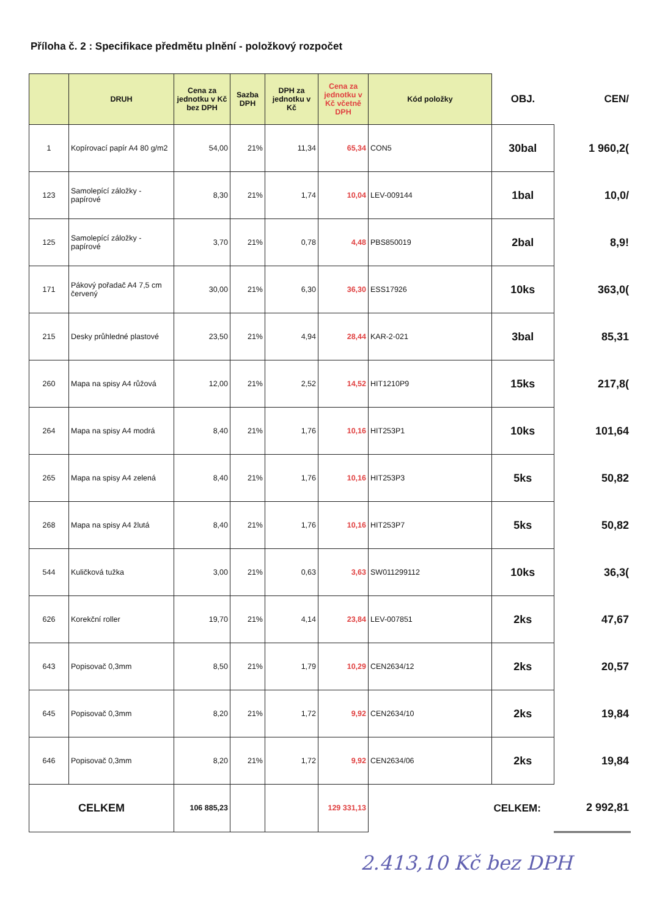Příloha č. 2 : Specifikace předmětu plnění - položkový rozpočet
| | DRUH | Cena za jednotku v Kč bez DPH | Sazba DPH | DPH za jednotku v Kč | Cena za jednotku v Kč včetně DPH | Kód položky | OBJ. | CEN/ |
| --- | --- | --- | --- | --- | --- | --- | --- | --- |
| 1 | Kopírovací papír A4 80 g/m2 | 54,00 | 21% | 11,34 | 65,34 | CON5 | 30bal | 1 960,2( |
| 123 | Samolepící záložky - papírové | 8,30 | 21% | 1,74 | 10,04 | LEV-009144 | 1bal | 10,0/ |
| 125 | Samolepící záložky - papírové | 3,70 | 21% | 0,78 | 4,48 | PBS850019 | 2bal | 8,9! |
| 171 | Pákový pořadač A4 7,5 cm červený | 30,00 | 21% | 6,30 | 36,30 | ESS17926 | 10ks | 363,0( |
| 215 | Desky průhledné plastové | 23,50 | 21% | 4,94 | 28,44 | KAR-2-021 | 3bal | 85,31 |
| 260 | Mapa na spisy A4 růžová | 12,00 | 21% | 2,52 | 14,52 | HIT1210P9 | 15ks | 217,8( |
| 264 | Mapa na spisy A4 modrá | 8,40 | 21% | 1,76 | 10,16 | HIT253P1 | 10ks | 101,64 |
| 265 | Mapa na spisy A4 zelená | 8,40 | 21% | 1,76 | 10,16 | HIT253P3 | 5ks | 50,82 |
| 268 | Mapa na spisy A4 žlutá | 8,40 | 21% | 1,76 | 10,16 | HIT253P7 | 5ks | 50,82 |
| 544 | Kuličková tužka | 3,00 | 21% | 0,63 | 3,63 | SW011299112 | 10ks | 36,3( |
| 626 | Korekční roller | 19,70 | 21% | 4,14 | 23,84 | LEV-007851 | 2ks | 47,67 |
| 643 | Popisovač 0,3mm | 8,50 | 21% | 1,79 | 10,29 | CEN2634/12 | 2ks | 20,57 |
| 645 | Popisovač 0,3mm | 8,20 | 21% | 1,72 | 9,92 | CEN2634/10 | 2ks | 19,84 |
| 646 | Popisovač 0,3mm | 8,20 | 21% | 1,72 | 9,92 | CEN2634/06 | 2ks | 19,84 |
| CELKEM | | 106 885,23 | | | 129 331,13 | | CELKEM: | 2 992,81 |
2.413,10 Kč bez DPH